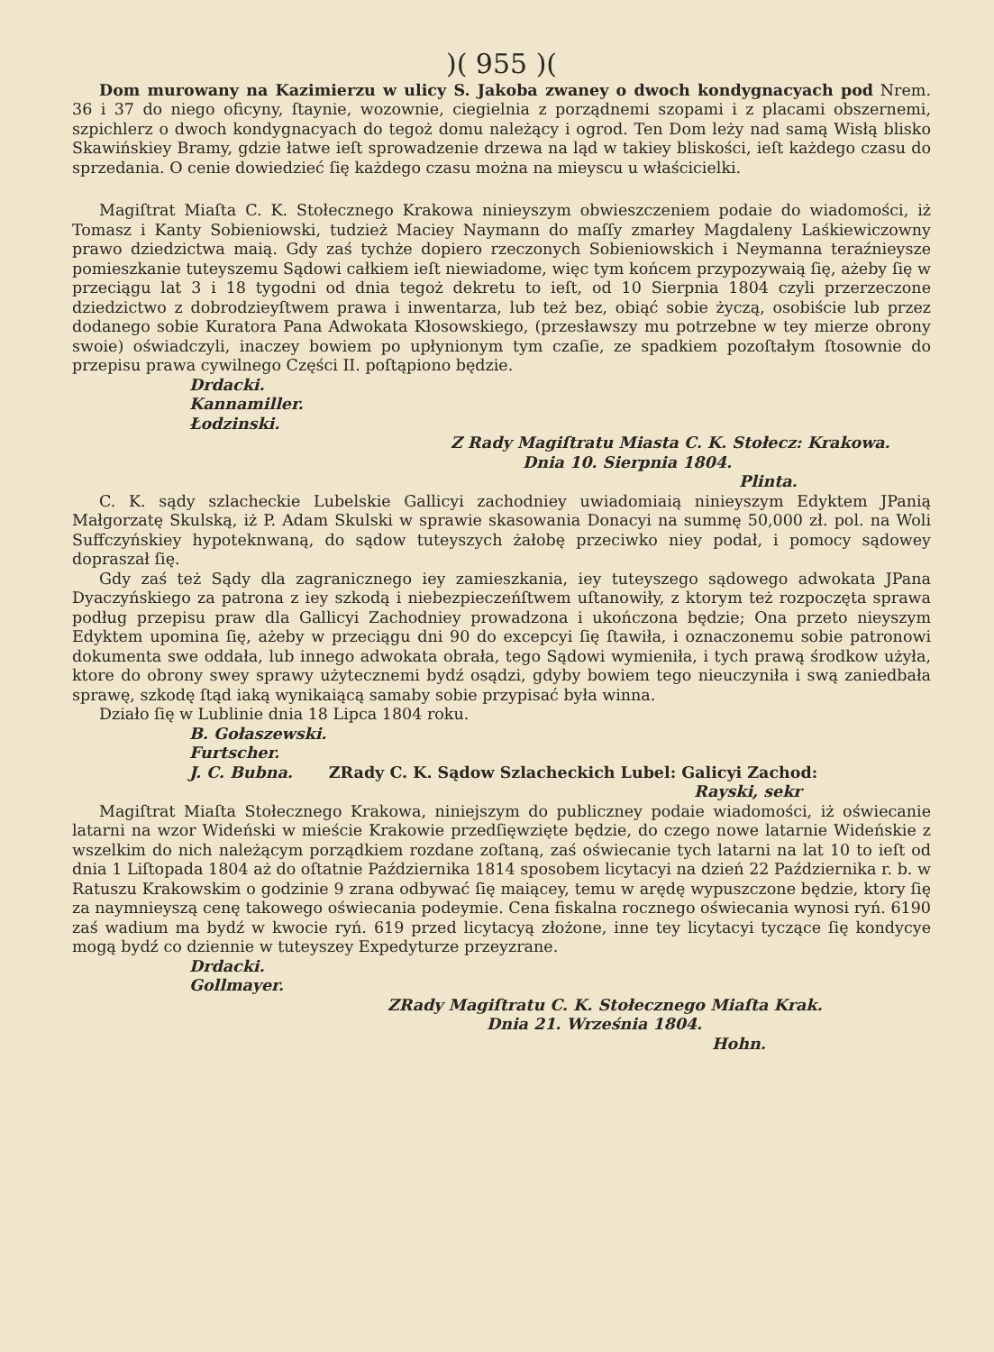)( 955 )(
Dom murowany na Kazimierzu w ulicy S. Jakoba zwaney o dwoch kondygnacyach pod Nrem. 36 i 37 do niego oficyny, ſtaynie, wozownie, ciegielnia z porządnemi szopami i z placami obszernemi, szpichlerz o dwoch kondygnacyach do tegoż domu należący i ogrod. Ten Dom leży nad samą Wisłą blisko Skawińskiey Bramy, gdzie łatwe ieſt sprowadzenie drzewa na ląd w takiey bliskości, ieſt każdego czasu do sprzedania. O cenie dowiedzieć ſię każdego czasu można na mieyscu u właścicielki.
Magiſtrat Miaſta C. K. Stołecznego Krakowa ninieyszym obwieszczeniem podaie do wiadomości, iż Tomasz i Kanty Sobieniowski, tudzież Maciey Naymann do maſſy zmarłey Magdaleny Laśkiewiczowny prawo dziedzictwa maią. Gdy zaś tychże dopiero rzeczonych Sobieniowskich i Neymanna teraźnieysze pomieszkanie tuteyszemu Sądowi całkiem ieſt niewiadome, więc tym końcem przypozywaią ſię, ażeby ſię w przeciągu lat 3 i 18 tygodni od dnia tegoż dekretu to ieſt, od 10 Sierpnia 1804 czyli przerzeczone dziedzictwo z dobrodzieyſtwem prawa i inwentarza, lub też bez, obiąć sobie życzą, osobiście lub przez dodanego sobie Kuratora Pana Adwokata Kłosowskiego, (przesławszy mu potrzebne w tey mierze obrony swoie) oświadczyli, inaczey bowiem po upłynionym tym czaſie, ze spadkiem pozoſtałym ſtosownie do przepisu prawa cywilnego Części II. poſtąpiono będzie.
Drdacki.
Kannamiller.
Łodzinski.
Z Rady Magiſtratu Miasta C. K. Stołecz: Krakowa.
Dnia 10. Sierpnia 1804.
Plinta.
C. K. sądy szlacheckie Lubelskie Gallicyi zachodniey uwiadomiaią ninieyszym Edyktem JPanią Małgorzatę Skulską, iż P. Adam Skulski w sprawie skasowania Donacyi na summę 50,000 zł. pol. na Woli Suffczyńskiey hypoteknwaną, do sądow tuteyszych żałobę przeciwko niey podał, i pomocy sądowey dopraszał ſię.
Gdy zaś też Sądy dla zagranicznego iey zamieszkania, iey tuteyszego sądowego adwokata JPana Dyaczyńskiego za patrona z iey szkodą i niebezpieczeńſtwem uſtanowiły, z ktorym też rozpoczęta sprawa podług przepisu praw dla Gallicyi Zachodniey prowadzona i ukończona będzie; Ona przeto nieyszym Edyktem upomina ſię, ażeby w przeciągu dni 90 do excepcyi ſię ſtawiła, i oznaczonemu sobie patronowi dokumenta swe oddała, lub innego adwokata obrała, tego Sądowi wymieniła, i tych prawą środkow użyła, ktore do obrony swey sprawy użytecznemi bydź osądzi, gdyby bowiem tego nieuczyniła i swą zaniedbała sprawę, szkodę ſtąd iaką wynikaiącą samaby sobie przypisać była winna.
Działo ſię w Lublinie dnia 18 Lipca 1804 roku.
B. Gołaszewski.
Furtscher.
J. C. Bubna. ZRady C. K. Sądow Szlacheckich Lubel: Galicyi Zachod:
Rayski, sekr
Magiſtrat Miaſta Stołecznego Krakowa, niniejszym do publiczney podaie wiadomości, iż oświecanie latarni na wzor Wideński w mieście Krakowie przedſięwzięte będzie, do czego nowe latarnie Wideńskie z wszelkim do nich należącym porządkiem rozdane zoſtaną, zaś oświecanie tych latarni na lat 10 to ieſt od dnia 1 Liſtopada 1804 aż do oſtatnie Października 1814 sposobem licytacyi na dzień 22 Października r. b. w Ratuszu Krakowskim o godzinie 9 zrana odbywać ſię maiącey, temu w arędę wypuszczone będzie, ktory ſię za naymnieyszą cenę takowego oświecania podeymie. Cena fiskalna rocznego oświecania wynosi ryń. 6190 zaś wadium ma bydź w kwocie ryń. 619 przed licytacyą złożone, inne tey licytacyi tyczące ſię kondycye mogą bydź co dziennie w tuteyszey Expedyturze przeyzrane.
Drdacki.
Gollmayer.
ZRady Magiſtratu C. K. Stołecznego Miaſta Krak.
Dnia 21. Września 1804.
Hohn.